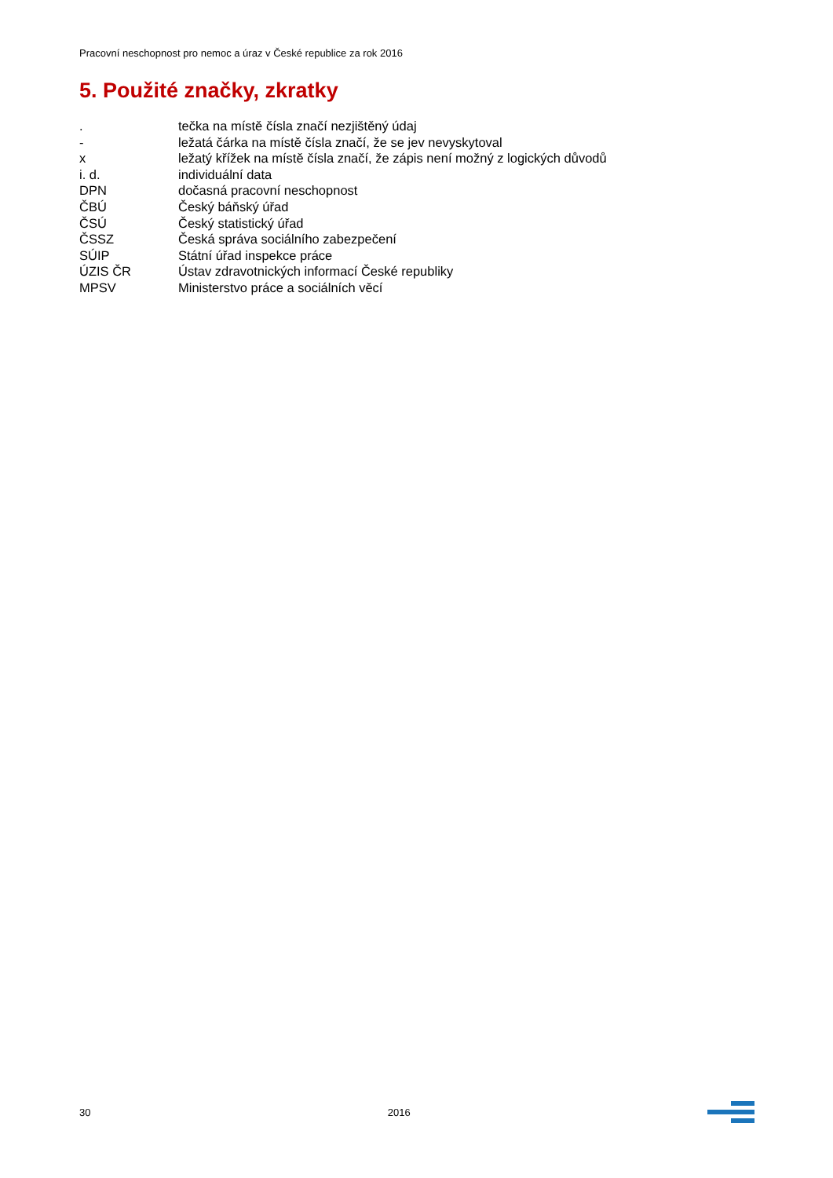Pracovní neschopnost pro nemoc a úraz v České republice za rok 2016
5. Použité značky, zkratky
. tečka na místě čísla značí nezjištěný údaj
- ležatá čárka na místě čísla značí, že se jev nevyskytoval
x ležatý křížek na místě čísla značí, že zápis není možný z logických důvodů
i. d. individuální data
DPN dočasná pracovní neschopnost
ČBÚ Český báňský úřad
ČSÚ Český statistický úřad
ČSSZ Česká správa sociálního zabezpečení
SÚIP Státní úřad inspekce práce
ÚZIS ČR Ústav zdravotnických informací České republiky
MPSV Ministerstvo práce a sociálních věcí
30 2016